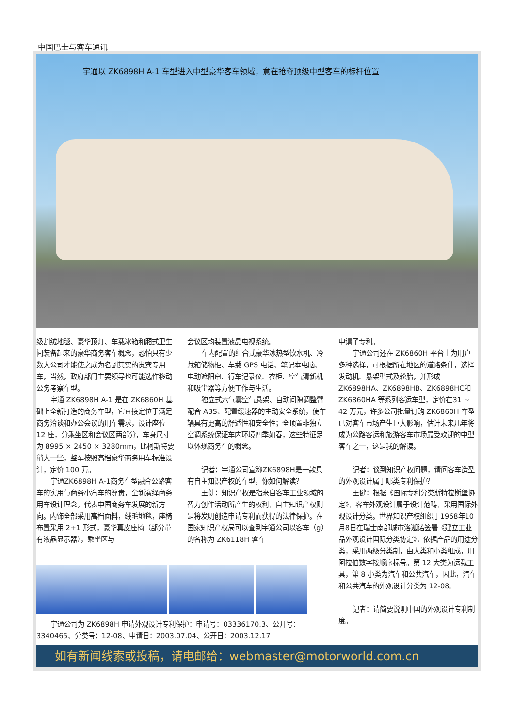中国巴士与客车通讯
宇通以 ZK6898H A-1 车型进入中型豪华客车领域，意在抢夺顶级中型客车的标杆位置
级割绒地毯、豪华顶灯、车载冰箱和厢式卫生间装备起来的豪华商务客车概念，恐怕只有少数大公司才能使之成为名副其实的贵宾专用车，当然，政府部门主要领导也可能选作移动公务考察车型。
宇通 ZK6898H A-1 是在 ZK6860H 基础上全新打造的商务车型，它直接定位于满足商务洽谈和办公会议的用车需求，设计座位 12 座，分乘坐区和会议区两部分，车身尺寸为 8995 × 2450 × 3280mm，比柯斯特要稍大一些，整车按照高档豪华商务用车标准设计，定价 100 万。
宇通ZK6898H A-1商务车型融合公路客车的实用与商务小汽车的尊贵，全新演绎商务用车设计理念，代表中国商务车发展的新方向。内饰全部采用高档面料，绒毛地毯，座椅布置采用 2+1 形式，豪华真皮座椅（部分带有液晶显示器），乘坐区与
会议区均装置液晶电视系统。
车内配置的组合式豪华冰热型饮水机、冷藏箱储物柜、车载 GPS 电话、笔记本电脑、电动遮阳帘、行车记录仪、衣柜、空气清新机和吸尘器等方便工作与生活。
独立式六气囊空气悬架、自动间隙调整臂配合 ABS、配置缓速器的主动安全系统，使车辆具有更高的舒适性和安全性；全顶置非独立空调系统保证车内环境四季如春，这些特征足以体现商务车的概念。
记者：宇通公司宣称ZK6898H是一款具有自主知识产权的车型，你如何解读？
王健：知识产权是指来自客车工业领域的智力创作活动所产生的权利，自主知识产权则是将发明创造申请专利而获得的法律保护。在国家知识产权局可以查到宇通公司以客车（g）的名称为 ZK6118H 客车
申请了专利。
宇通公司还在 ZK6860H 平台上为用户多种选择，可根据所在地区的道路条件，选择发动机、悬架型式及轮胎，并形成ZK6898HA、ZK6898HB、ZK6898HC和ZK6860HA 等系列客运车型，定价在31 ~ 42 万元，许多公司批量订购 ZK6860H 车型已对客车市场产生巨大影响，估计未来几年将成为公路客运和旅游客车市场最受欢迎的中型客车之一，这是我的解读。
记者：谈到知识产权问题，请问客车造型的外观设计属于哪类专利保护？
王健：根据《国际专利分类斯特拉斯堡协定》，客车外观设计属于设计范畴，采用国际外观设计分类。世界知识产权组织于1968年10月8日在瑞士南部城市洛迦诺签署《建立工业品外观设计国际分类协定》，依据产品的用途分类，采用两级分类制，由大类和小类组成，用阿拉伯数字按顺序标号。第 12 大类为运载工具，第 8 小类为汽车和公共汽车，因此，汽车和公共汽车的外观设计分类为 12-08。
记者：请简要说明中国的外观设计专利制度。
宇通公司为 ZK6898H 申请外观设计专利保护：申请号：03336170.3、公开号：3340465、分类号：12-08、申请日：2003.07.04、公开日：2003.12.17
如有新闻线索或投稿，请电邮给：webmaster@motorworld.com.cn